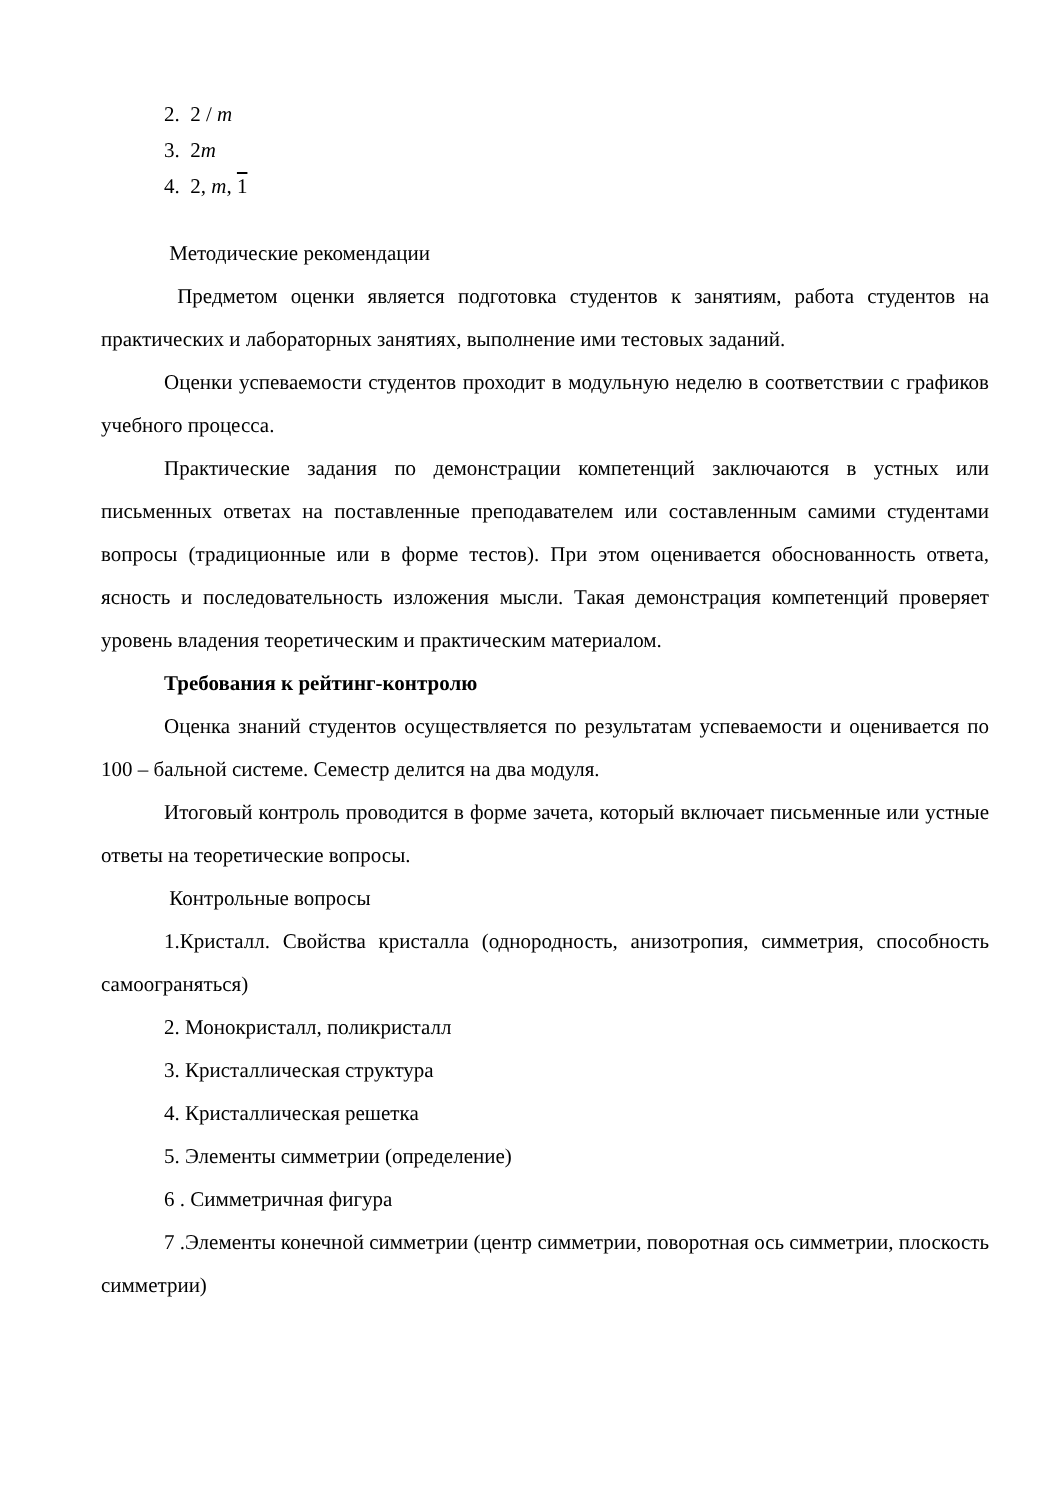2. 2 / m
3. 2m
4. 2, m, 1
Методические рекомендации
Предметом оценки является подготовка студентов к занятиям, работа студентов на практических и лабораторных занятиях, выполнение ими тестовых заданий.
Оценки успеваемости студентов проходит в модульную неделю в соответствии с графиков учебного процесса.
Практические задания по демонстрации компетенций заключаются в устных или письменных ответах на поставленные преподавателем или составленным самими студентами вопросы (традиционные или в форме тестов). При этом оценивается обоснованность ответа, ясность и последовательность изложения мысли. Такая демонстрация компетенций проверяет уровень владения теоретическим и практическим материалом.
Требования к рейтинг-контролю
Оценка знаний студентов осуществляется по результатам успеваемости и оценивается по 100 – бальной системе. Семестр делится на два модуля.
Итоговый контроль проводится в форме зачета, который включает письменные или устные ответы на теоретические вопросы.
Контрольные вопросы
1.Кристалл. Свойства кристалла (однородность, анизотропия, симметрия, способность самоограняться)
2. Монокристалл, поликристалл
3. Кристаллическая структура
4. Кристаллическая решетка
5. Элементы симметрии (определение)
6 . Симметричная фигура
7 .Элементы конечной симметрии (центр симметрии, поворотная ось симметрии, плоскость симметрии)